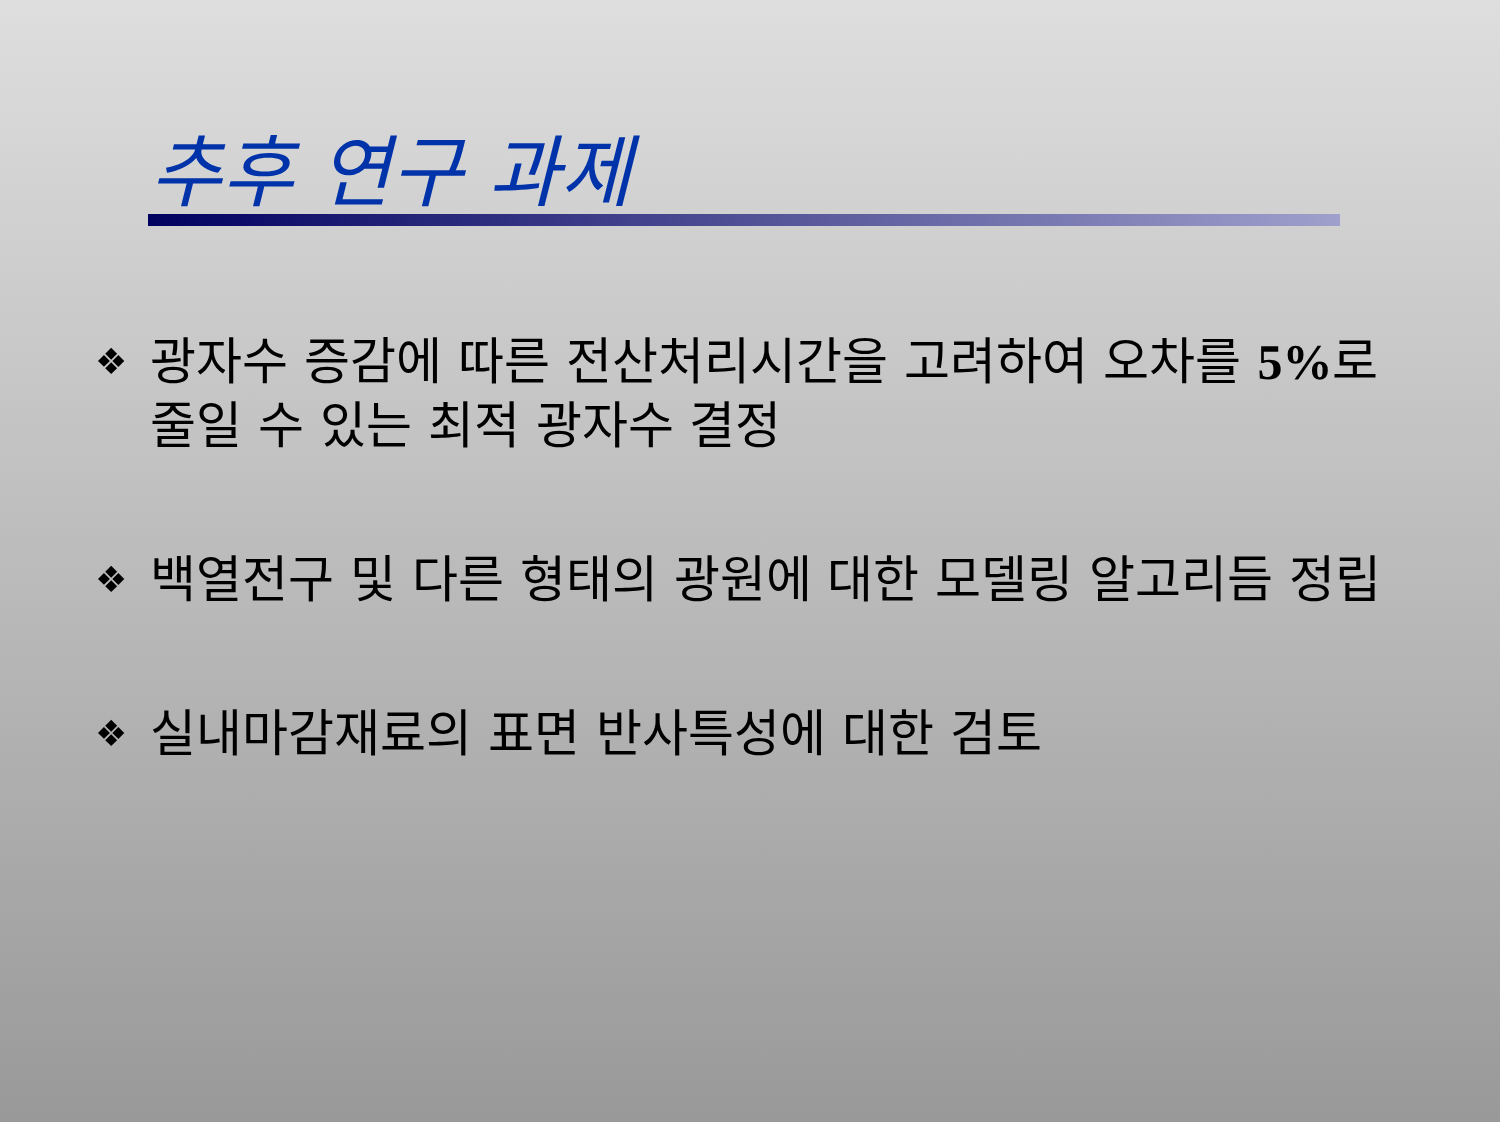추후 연구 과제
❖ 광자수 증감에 따른 전산처리시간을 고려하여 오차를 5% 로 줄일 수 있는 최적 광자수 결정
❖ 백열전구 및 다른 형태의 광원에 대한 모델링 알고리듬 정립
❖ 실내마감재료의 표면 반사특성에 대한 검토